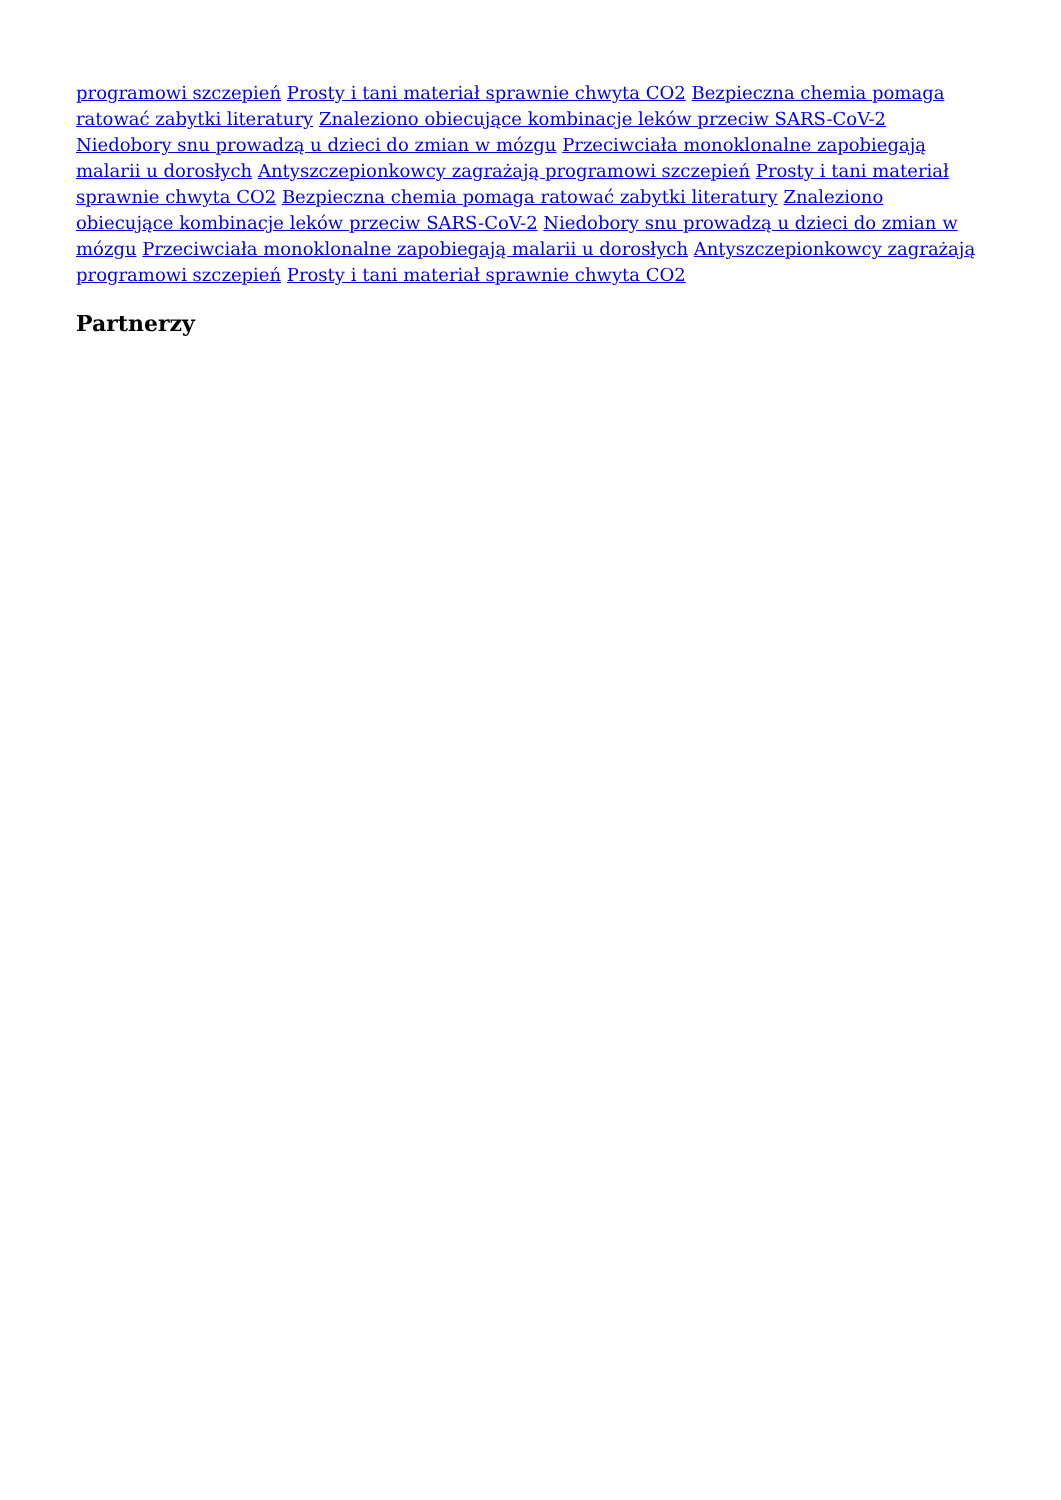programowi szczepień Prosty i tani materiał sprawnie chwyta CO2 Bezpieczna chemia pomaga ratować zabytki literatury Znaleziono obiecujące kombinacje leków przeciw SARS-CoV-2 Niedobory snu prowadzą u dzieci do zmian w mózgu Przeciwciała monoklonalne zapobiegają malarii u dorosłych Antyszczepionkowcy zagrażają programowi szczepień Prosty i tani materiał sprawnie chwyta CO2 Bezpieczna chemia pomaga ratować zabytki literatury Znaleziono obiecujące kombinacje leków przeciw SARS-CoV-2 Niedobory snu prowadzą u dzieci do zmian w mózgu Przeciwciała monoklonalne zapobiegają malarii u dorosłych Antyszczepionkowcy zagrażają programowi szczepień Prosty i tani materiał sprawnie chwyta CO2
Partnerzy